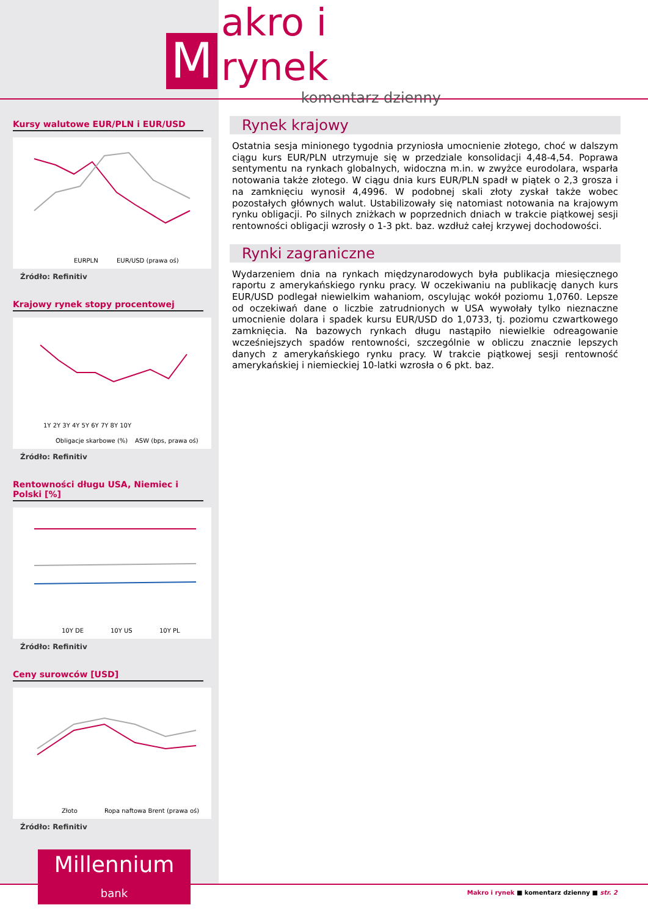M
akro i rynek
komentarz dzienny
Kursy walutowe EUR/PLN i EUR/USD
EURPLN
EUR/USD (prawa oś)
Źródło: Refinitiv
Krajowy rynek stopy procentowej
Obligacje skarbowe (%)
ASW (bps, prawa oś)
1Y 2Y 3Y 4Y 5Y 6Y 7Y 8Y 10Y
Źródło: Refinitiv
Rentowności długu USA, Niemiec i Polski [%]
10Y DE
10Y US
10Y PL
Źródło: Refinitiv
Ceny surowców [USD]
Złoto
Ropa naftowa Brent (prawa oś)
Źródło: Refinitiv
Millennium
bank
Rynek krajowy
Ostatnia sesja minionego tygodnia przyniosła umocnienie złotego, choć w dalszym ciągu kurs EUR/PLN utrzymuje się w przedziale konsolidacji 4,48-4,54. Poprawa sentymentu na rynkach globalnych, widoczna m.in. w zwyżce eurodolara, wsparła notowania także złotego. W ciągu dnia kurs EUR/PLN spadł w piątek o 2,3 grosza i na zamknięciu wynosił 4,4996. W podobnej skali złoty zyskał także wobec pozostałych głównych walut. Ustabilizowały się natomiast notowania na krajowym rynku obligacji. Po silnych zniżkach w poprzednich dniach w trakcie piątkowej sesji rentowności obligacji wzrosły o 1-3 pkt. baz. wzdłuż całej krzywej dochodowości.
Rynki zagraniczne
Wydarzeniem dnia na rynkach międzynarodowych była publikacja miesięcznego raportu z amerykańskiego rynku pracy. W oczekiwaniu na publikację danych kurs EUR/USD podlegał niewielkim wahaniom, oscylując wokół poziomu 1,0760. Lepsze od oczekiwań dane o liczbie zatrudnionych w USA wywołały tylko nieznaczne umocnienie dolara i spadek kursu EUR/USD do 1,0733, tj. poziomu czwartkowego zamknięcia. Na bazowych rynkach długu nastąpiło niewielkie odreagowanie wcześniejszych spadów rentowności, szczególnie w obliczu znacznie lepszych danych z amerykańskiego rynku pracy. W trakcie piątkowej sesji rentowność amerykańskiej i niemieckiej 10-latki wzrosła o 6 pkt. baz.
Makro i rynek ■ komentarz dzienny ■ str. 2